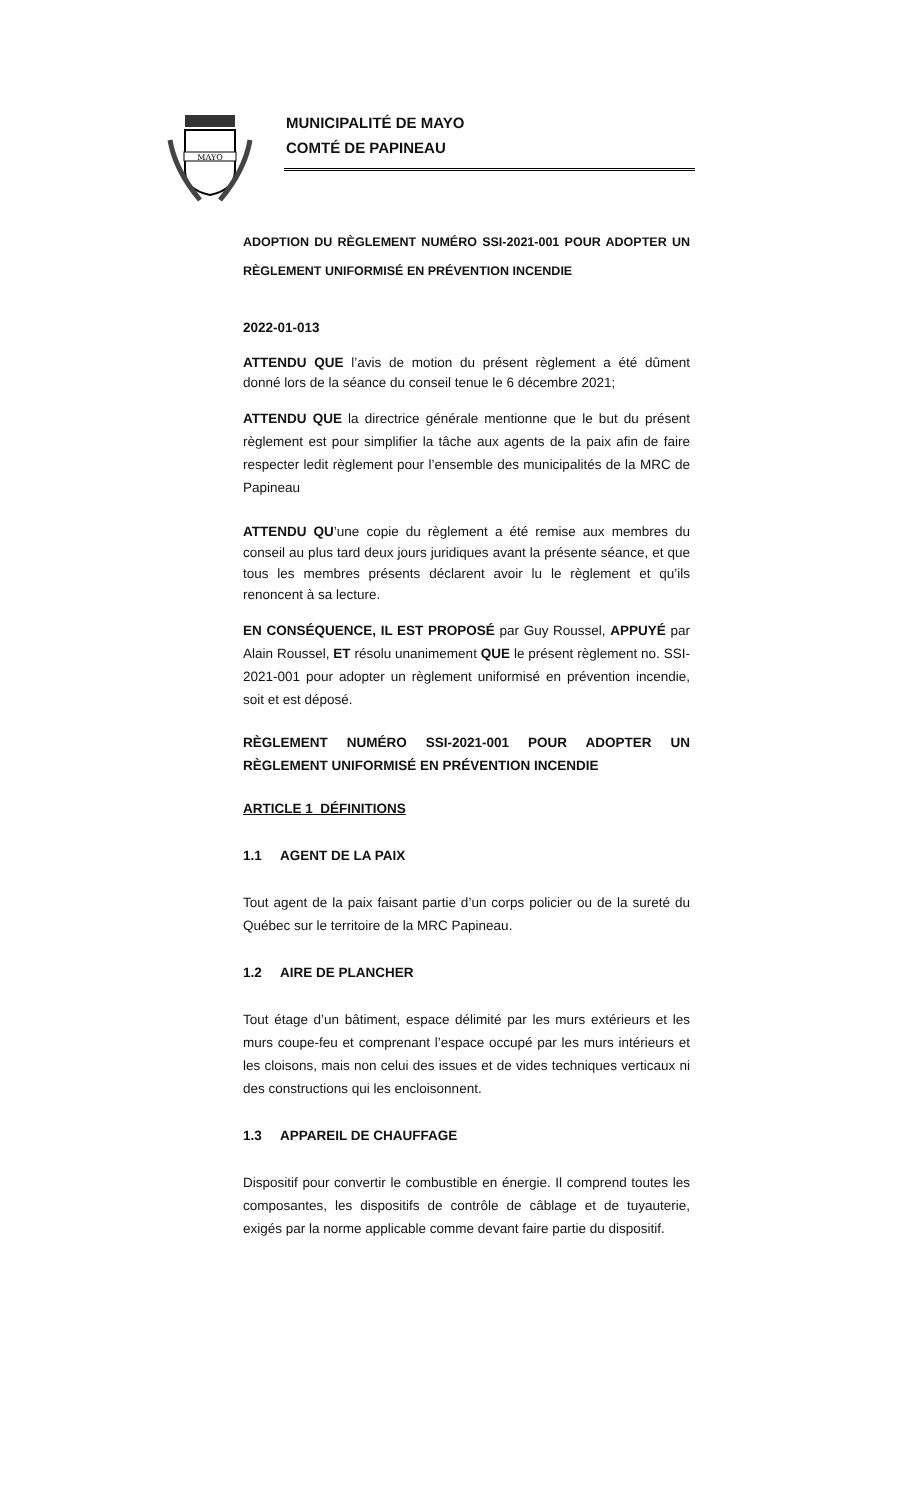MAYO
MUNICIPALITÉ DE MAYO
COMTÉ DE PAPINEAU
ADOPTION DU RÈGLEMENT NUMÉRO SSI-2021-001 POUR ADOPTER UN RÈGLEMENT UNIFORMISÉ EN PRÉVENTION INCENDIE
2022-01-013
ATTENDU QUE l’avis de motion du présent règlement a été dûment donné lors de la séance du conseil tenue le 6 décembre 2021;
ATTENDU QUE la directrice générale mentionne que le but du présent règlement est pour simplifier la tâche aux agents de la paix afin de faire respecter ledit règlement pour l’ensemble des municipalités de la MRC de Papineau
ATTENDU QU’une copie du règlement a été remise aux membres du conseil au plus tard deux jours juridiques avant la présente séance, et que tous les membres présents déclarent avoir lu le règlement et qu’ils renoncent à sa lecture.
EN CONSÉQUENCE, IL EST PROPOSÉ par Guy Roussel, APPUYÉ par Alain Roussel, ET résolu unanimement QUE le présent règlement no. SSI-2021-001 pour adopter un règlement uniformisé en prévention incendie, soit et est déposé.
RÈGLEMENT NUMÉRO SSI-2021-001 POUR ADOPTER UN RÈGLEMENT UNIFORMISÉ EN PRÉVENTION INCENDIE
ARTICLE 1 DÉFINITIONS
1.1 AGENT DE LA PAIX
Tout agent de la paix faisant partie d’un corps policier ou de la sureté du Québec sur le territoire de la MRC Papineau.
1.2 AIRE DE PLANCHER
Tout étage d’un bâtiment, espace délimité par les murs extérieurs et les murs coupe-feu et comprenant l’espace occupé par les murs intérieurs et les cloisons, mais non celui des issues et de vides techniques verticaux ni des constructions qui les encloisonnent.
1.3 APPAREIL DE CHAUFFAGE
Dispositif pour convertir le combustible en énergie. Il comprend toutes les composantes, les dispositifs de contrôle de câblage et de tuyauterie, exigés par la norme applicable comme devant faire partie du dispositif.